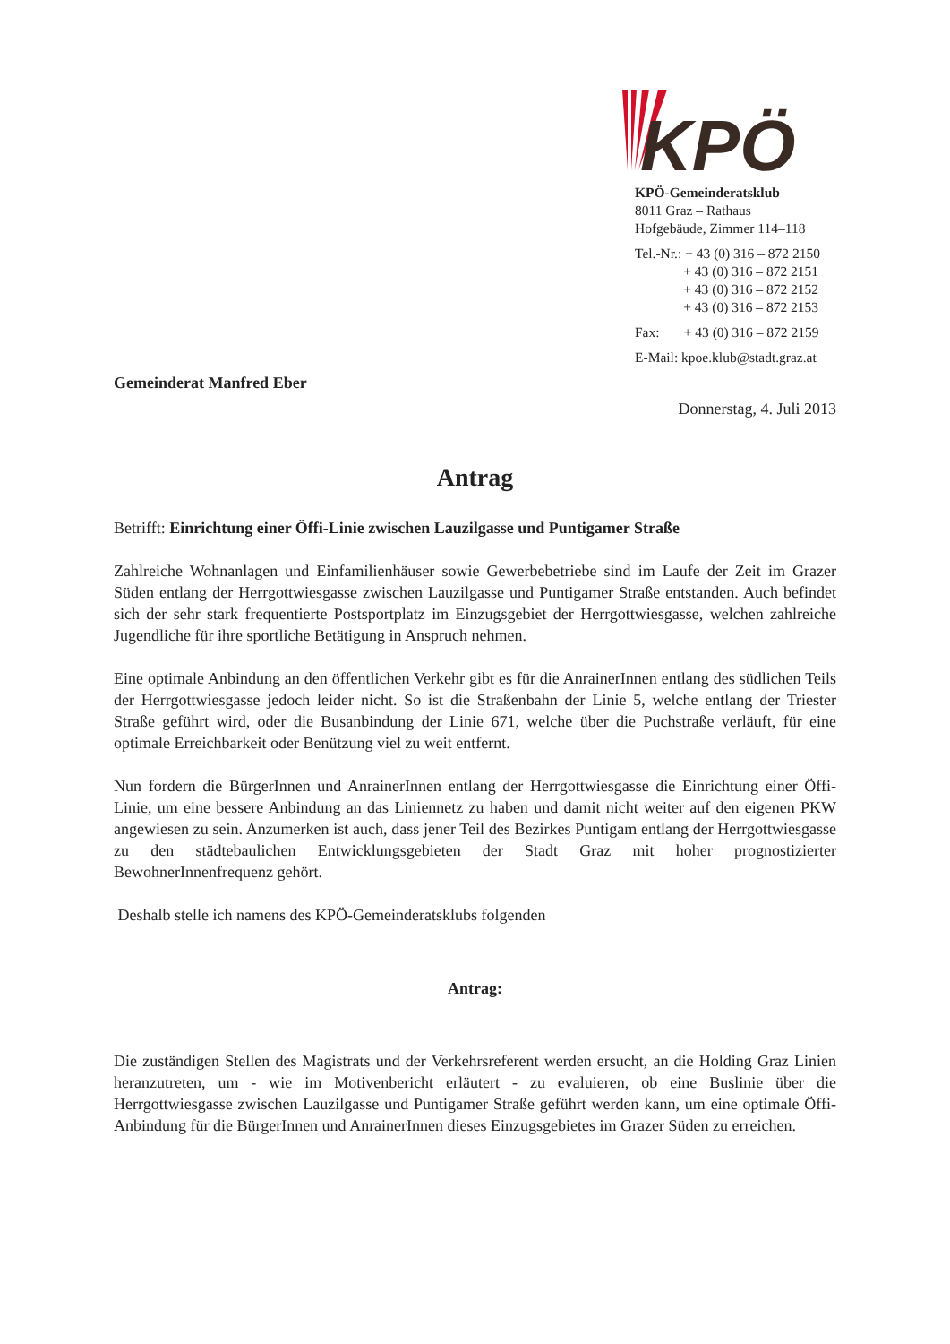KPÖ
KPÖ-Gemeinderatsklub
8011 Graz – Rathaus
Hofgebäude, Zimmer 114–118
Tel.-Nr.: + 43 (0) 316 – 872 2150
+ 43 (0) 316 – 872 2151
+ 43 (0) 316 – 872 2152
+ 43 (0) 316 – 872 2153
Fax: + 43 (0) 316 – 872 2159
E-Mail: kpoe.klub@stadt.graz.at
Gemeinderat Manfred Eber
Donnerstag, 4. Juli 2013
Antrag
Betrifft: Einrichtung einer Öffi-Linie zwischen Lauzilgasse und Puntigamer Straße
Zahlreiche Wohnanlagen und Einfamilienhäuser sowie Gewerbebetriebe sind im Laufe der Zeit im Grazer Süden entlang der Herrgottwiesgasse zwischen Lauzilgasse und Puntigamer Straße entstanden. Auch befindet sich der sehr stark frequentierte Postsportplatz im Einzugsgebiet der Herrgottwiesgasse, welchen zahlreiche Jugendliche für ihre sportliche Betätigung in Anspruch nehmen.
Eine optimale Anbindung an den öffentlichen Verkehr gibt es für die AnrainerInnen entlang des südlichen Teils der Herrgottwiesgasse jedoch leider nicht. So ist die Straßenbahn der Linie 5, welche entlang der Triester Straße geführt wird, oder die Busanbindung der Linie 671, welche über die Puchstraße verläuft, für eine optimale Erreichbarkeit oder Benützung viel zu weit entfernt.
Nun fordern die BürgerInnen und AnrainerInnen entlang der Herrgottwiesgasse die Einrichtung einer Öffi-Linie, um eine bessere Anbindung an das Liniennetz zu haben und damit nicht weiter auf den eigenen PKW angewiesen zu sein. Anzumerken ist auch, dass jener Teil des Bezirkes Puntigam entlang der Herrgottwiesgasse zu den städtebaulichen Entwicklungsgebieten der Stadt Graz mit hoher prognostizierter BewohnerInnenfrequenz gehört.
Deshalb stelle ich namens des KPÖ-Gemeinderatsklubs folgenden
Antrag:
Die zuständigen Stellen des Magistrats und der Verkehrsreferent werden ersucht, an die Holding Graz Linien heranzutreten, um - wie im Motivenbericht erläutert - zu evaluieren, ob eine Buslinie über die Herrgottwiesgasse zwischen Lauzilgasse und Puntigamer Straße geführt werden kann, um eine optimale Öffi-Anbindung für die BürgerInnen und AnrainerInnen dieses Einzugsgebietes im Grazer Süden zu erreichen.